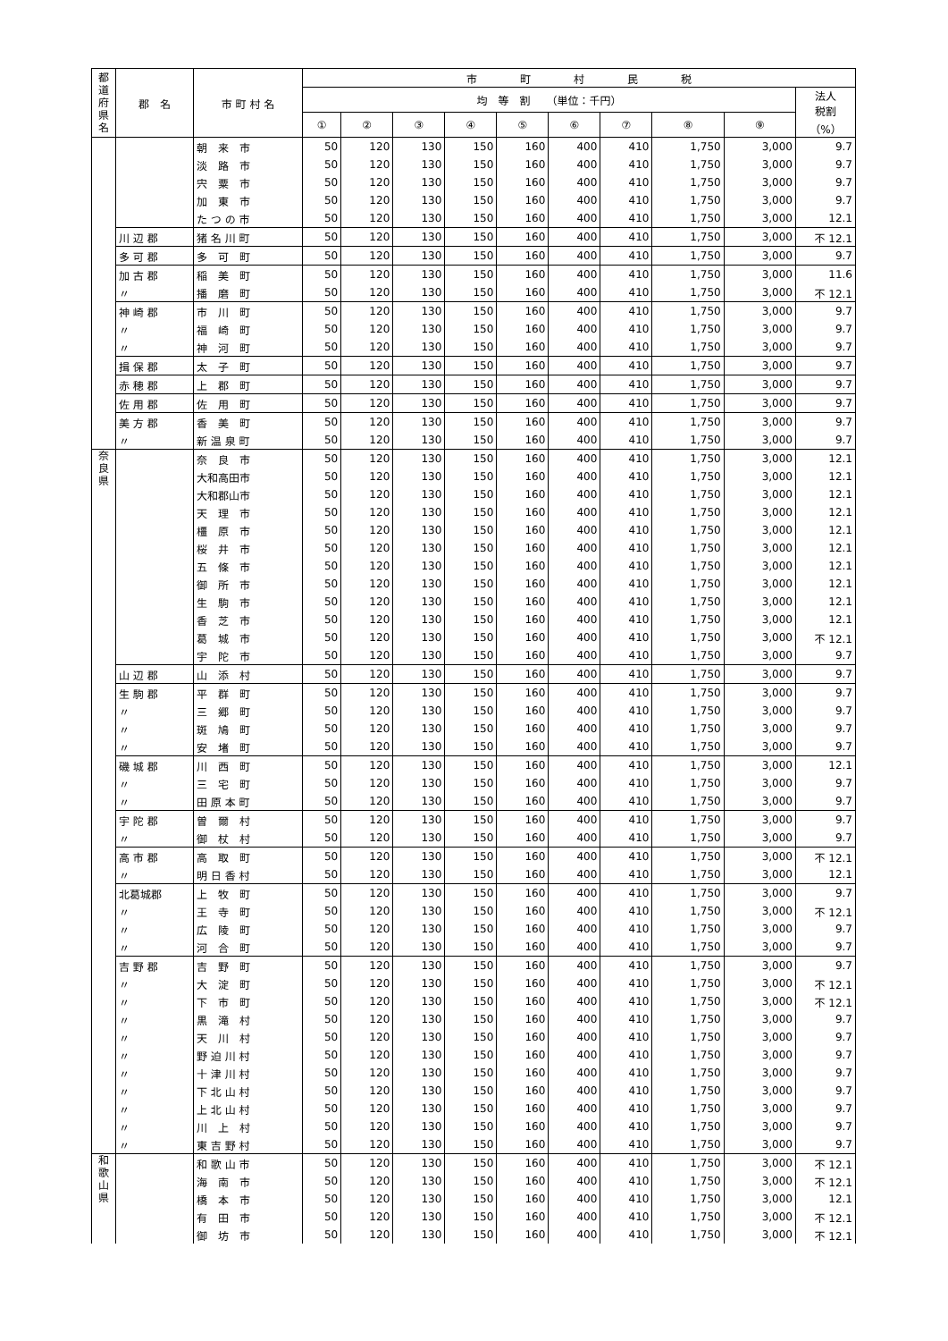| 都 道 府 県 名 | 郡 名 | 市 町 村 名 | 市 町 村 民 税 | | | | | | | | | |
| --- | --- | --- | --- | --- | --- | --- | --- | --- | --- | --- | --- | --- |
| | | | 均 等 割 （単位：千円） | | | | | | | | | 法人 税割 （%） |
| | | | ① | ② | ③ | ④ | ⑤ | ⑥ | ⑦ | ⑧ | ⑨ | |
| | | 朝 来 市 | 50 | 120 | 130 | 150 | 160 | 400 | 410 | 1,750 | 3,000 | 9.7 |
| | | 淡 路 市 | 50 | 120 | 130 | 150 | 160 | 400 | 410 | 1,750 | 3,000 | 9.7 |
| | | 宍 粟 市 | 50 | 120 | 130 | 150 | 160 | 400 | 410 | 1,750 | 3,000 | 9.7 |
| | | 加 東 市 | 50 | 120 | 130 | 150 | 160 | 400 | 410 | 1,750 | 3,000 | 9.7 |
| | | た つ の 市 | 50 | 120 | 130 | 150 | 160 | 400 | 410 | 1,750 | 3,000 | 12.1 |
| | 川 辺 郡 | 猪 名 川 町 | 50 | 120 | 130 | 150 | 160 | 400 | 410 | 1,750 | 3,000 | 不 12.1 |
| | 多 可 郡 | 多 可 町 | 50 | 120 | 130 | 150 | 160 | 400 | 410 | 1,750 | 3,000 | 9.7 |
| | 加 古 郡 | 稲 美 町 | 50 | 120 | 130 | 150 | 160 | 400 | 410 | 1,750 | 3,000 | 11.6 |
| | 〃 | 播 磨 町 | 50 | 120 | 130 | 150 | 160 | 400 | 410 | 1,750 | 3,000 | 不 12.1 |
| | 神 崎 郡 | 市 川 町 | 50 | 120 | 130 | 150 | 160 | 400 | 410 | 1,750 | 3,000 | 9.7 |
| | 〃 | 福 崎 町 | 50 | 120 | 130 | 150 | 160 | 400 | 410 | 1,750 | 3,000 | 9.7 |
| | 〃 | 神 河 町 | 50 | 120 | 130 | 150 | 160 | 400 | 410 | 1,750 | 3,000 | 9.7 |
| | 揖 保 郡 | 太 子 町 | 50 | 120 | 130 | 150 | 160 | 400 | 410 | 1,750 | 3,000 | 9.7 |
| | 赤 穂 郡 | 上 郡 町 | 50 | 120 | 130 | 150 | 160 | 400 | 410 | 1,750 | 3,000 | 9.7 |
| | 佐 用 郡 | 佐 用 町 | 50 | 120 | 130 | 150 | 160 | 400 | 410 | 1,750 | 3,000 | 9.7 |
| | 美 方 郡 | 香 美 町 | 50 | 120 | 130 | 150 | 160 | 400 | 410 | 1,750 | 3,000 | 9.7 |
| | 〃 | 新 温 泉 町 | 50 | 120 | 130 | 150 | 160 | 400 | 410 | 1,750 | 3,000 | 9.7 |
| 奈 良 県 | | 奈 良 市 | 50 | 120 | 130 | 150 | 160 | 400 | 410 | 1,750 | 3,000 | 12.1 |
| | | 大和高田市 | 50 | 120 | 130 | 150 | 160 | 400 | 410 | 1,750 | 3,000 | 12.1 |
| | | 大和郡山市 | 50 | 120 | 130 | 150 | 160 | 400 | 410 | 1,750 | 3,000 | 12.1 |
| | | 天 理 市 | 50 | 120 | 130 | 150 | 160 | 400 | 410 | 1,750 | 3,000 | 12.1 |
| | | 橿 原 市 | 50 | 120 | 130 | 150 | 160 | 400 | 410 | 1,750 | 3,000 | 12.1 |
| | | 桜 井 市 | 50 | 120 | 130 | 150 | 160 | 400 | 410 | 1,750 | 3,000 | 12.1 |
| | | 五 條 市 | 50 | 120 | 130 | 150 | 160 | 400 | 410 | 1,750 | 3,000 | 12.1 |
| | | 御 所 市 | 50 | 120 | 130 | 150 | 160 | 400 | 410 | 1,750 | 3,000 | 12.1 |
| | | 生 駒 市 | 50 | 120 | 130 | 150 | 160 | 400 | 410 | 1,750 | 3,000 | 12.1 |
| | | 香 芝 市 | 50 | 120 | 130 | 150 | 160 | 400 | 410 | 1,750 | 3,000 | 12.1 |
| | | 葛 城 市 | 50 | 120 | 130 | 150 | 160 | 400 | 410 | 1,750 | 3,000 | 不 12.1 |
| | | 宇 陀 市 | 50 | 120 | 130 | 150 | 160 | 400 | 410 | 1,750 | 3,000 | 9.7 |
| | 山 辺 郡 | 山 添 村 | 50 | 120 | 130 | 150 | 160 | 400 | 410 | 1,750 | 3,000 | 9.7 |
| | 生 駒 郡 | 平 群 町 | 50 | 120 | 130 | 150 | 160 | 400 | 410 | 1,750 | 3,000 | 9.7 |
| | 〃 | 三 郷 町 | 50 | 120 | 130 | 150 | 160 | 400 | 410 | 1,750 | 3,000 | 9.7 |
| | 〃 | 斑 鳩 町 | 50 | 120 | 130 | 150 | 160 | 400 | 410 | 1,750 | 3,000 | 9.7 |
| | 〃 | 安 堵 町 | 50 | 120 | 130 | 150 | 160 | 400 | 410 | 1,750 | 3,000 | 9.7 |
| | 磯 城 郡 | 川 西 町 | 50 | 120 | 130 | 150 | 160 | 400 | 410 | 1,750 | 3,000 | 12.1 |
| | 〃 | 三 宅 町 | 50 | 120 | 130 | 150 | 160 | 400 | 410 | 1,750 | 3,000 | 9.7 |
| | 〃 | 田 原 本 町 | 50 | 120 | 130 | 150 | 160 | 400 | 410 | 1,750 | 3,000 | 9.7 |
| | 宇 陀 郡 | 曽 爾 村 | 50 | 120 | 130 | 150 | 160 | 400 | 410 | 1,750 | 3,000 | 9.7 |
| | 〃 | 御 杖 村 | 50 | 120 | 130 | 150 | 160 | 400 | 410 | 1,750 | 3,000 | 9.7 |
| | 高 市 郡 | 高 取 町 | 50 | 120 | 130 | 150 | 160 | 400 | 410 | 1,750 | 3,000 | 不 12.1 |
| | 〃 | 明 日 香 村 | 50 | 120 | 130 | 150 | 160 | 400 | 410 | 1,750 | 3,000 | 12.1 |
| | 北葛城郡 | 上 牧 町 | 50 | 120 | 130 | 150 | 160 | 400 | 410 | 1,750 | 3,000 | 9.7 |
| | 〃 | 王 寺 町 | 50 | 120 | 130 | 150 | 160 | 400 | 410 | 1,750 | 3,000 | 不 12.1 |
| | 〃 | 広 陵 町 | 50 | 120 | 130 | 150 | 160 | 400 | 410 | 1,750 | 3,000 | 9.7 |
| | 〃 | 河 合 町 | 50 | 120 | 130 | 150 | 160 | 400 | 410 | 1,750 | 3,000 | 9.7 |
| | 吉 野 郡 | 吉 野 町 | 50 | 120 | 130 | 150 | 160 | 400 | 410 | 1,750 | 3,000 | 9.7 |
| | 〃 | 大 淀 町 | 50 | 120 | 130 | 150 | 160 | 400 | 410 | 1,750 | 3,000 | 不 12.1 |
| | 〃 | 下 市 町 | 50 | 120 | 130 | 150 | 160 | 400 | 410 | 1,750 | 3,000 | 不 12.1 |
| | 〃 | 黒 滝 村 | 50 | 120 | 130 | 150 | 160 | 400 | 410 | 1,750 | 3,000 | 9.7 |
| | 〃 | 天 川 村 | 50 | 120 | 130 | 150 | 160 | 400 | 410 | 1,750 | 3,000 | 9.7 |
| | 〃 | 野 迫 川 村 | 50 | 120 | 130 | 150 | 160 | 400 | 410 | 1,750 | 3,000 | 9.7 |
| | 〃 | 十 津 川 村 | 50 | 120 | 130 | 150 | 160 | 400 | 410 | 1,750 | 3,000 | 9.7 |
| | 〃 | 下 北 山 村 | 50 | 120 | 130 | 150 | 160 | 400 | 410 | 1,750 | 3,000 | 9.7 |
| | 〃 | 上 北 山 村 | 50 | 120 | 130 | 150 | 160 | 400 | 410 | 1,750 | 3,000 | 9.7 |
| | 〃 | 川 上 村 | 50 | 120 | 130 | 150 | 160 | 400 | 410 | 1,750 | 3,000 | 9.7 |
| | 〃 | 東 吉 野 村 | 50 | 120 | 130 | 150 | 160 | 400 | 410 | 1,750 | 3,000 | 9.7 |
| 和 歌 山 県 | | 和 歌 山 市 | 50 | 120 | 130 | 150 | 160 | 400 | 410 | 1,750 | 3,000 | 不 12.1 |
| | | 海 南 市 | 50 | 120 | 130 | 150 | 160 | 400 | 410 | 1,750 | 3,000 | 不 12.1 |
| | | 橋 本 市 | 50 | 120 | 130 | 150 | 160 | 400 | 410 | 1,750 | 3,000 | 12.1 |
| | | 有 田 市 | 50 | 120 | 130 | 150 | 160 | 400 | 410 | 1,750 | 3,000 | 不 12.1 |
| | | 御 坊 市 | 50 | 120 | 130 | 150 | 160 | 400 | 410 | 1,750 | 3,000 | 不 12.1 |